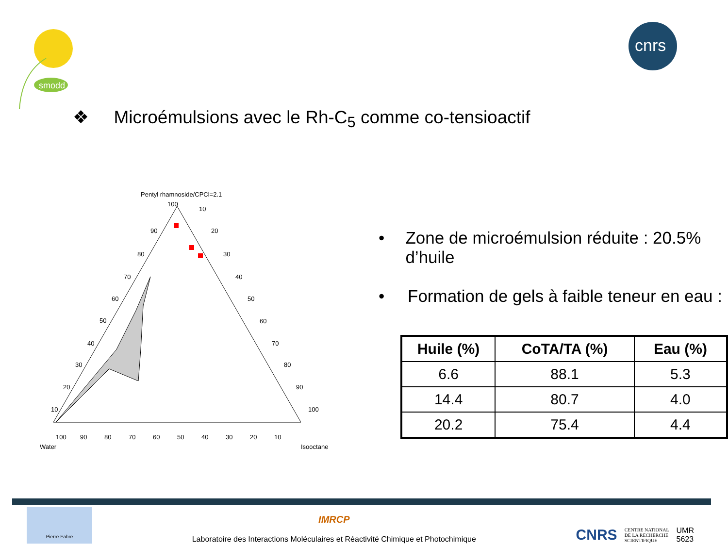smodd
cnrs
❖ Microémulsions avec le Rh-C<sub>5</sub> comme co-tensioactif
Pentyl rhamnoside/CPCl=2.1
100
90
80
70
60
50
40
30
20
10
10
20
30
40
50
60
70
80
90
100
100
90
80
70
60
50
40
30
20
10
Water
Isooctane
• Zone de microémulsion réduite : 20.5% d’huile
• Formation de gels à faible teneur en eau :
| Huile (%) | CoTA/TA (%) | Eau (%) |
| --- | --- | --- |
| 6.6 | 88.1 | 5.3 |
| 14.4 | 80.7 | 4.0 |
| 20.2 | 75.4 | 4.4 |
Pierre Fabre
IMRCP
Laboratoire des Interactions Moléculaires et Réactivité Chimique et Photochimique
CNRS
CENTRE NATIONAL
DE LA RECHERCHE
SCIENTIFIQUE
UMR
5623